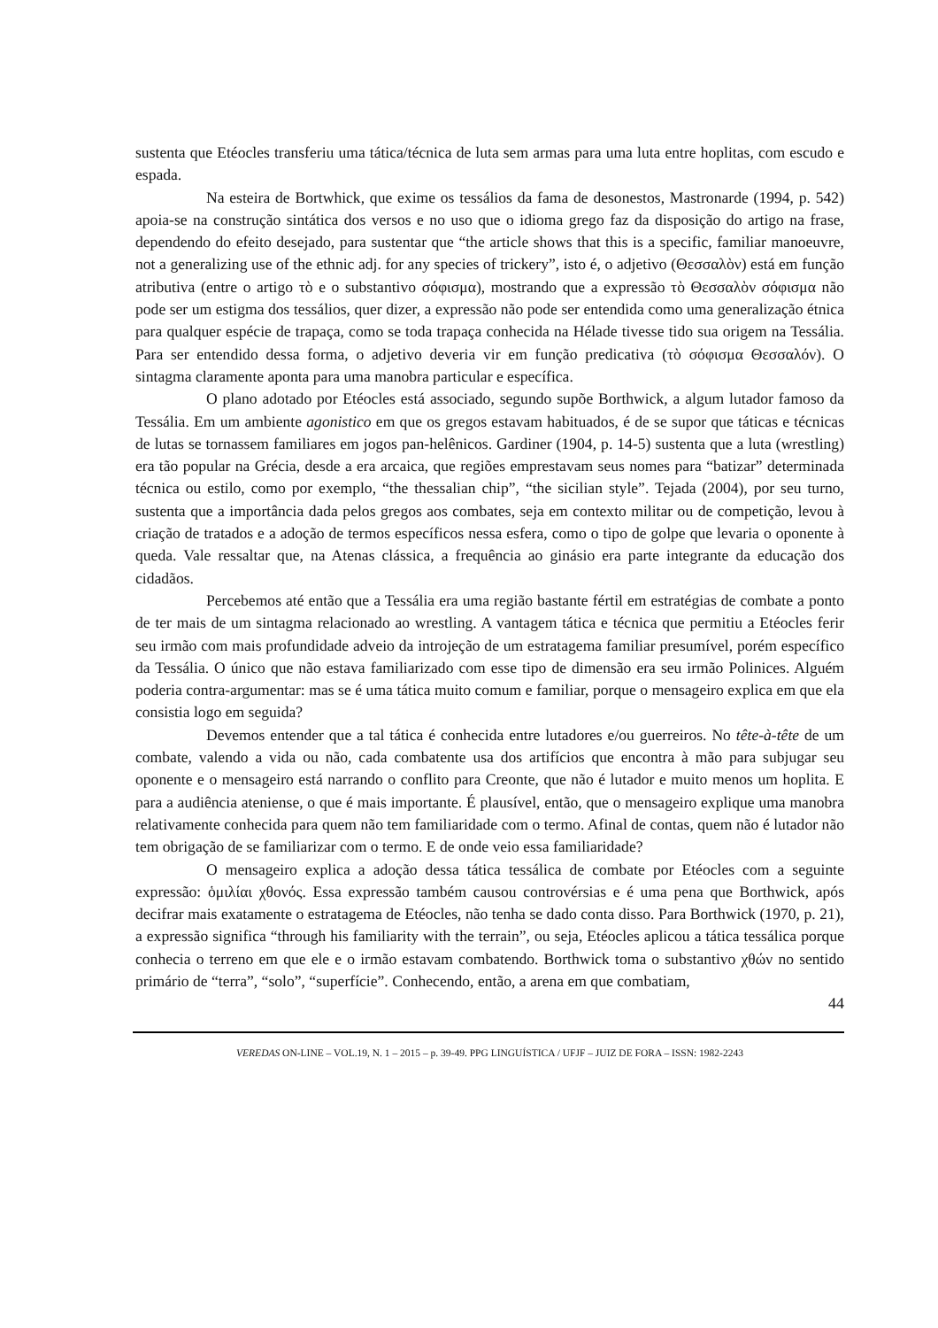sustenta que Etéocles transferiu uma tática/técnica de luta sem armas para uma luta entre hoplitas, com escudo e espada.
Na esteira de Bortwhick, que exime os tessálios da fama de desonestos, Mastronarde (1994, p. 542) apoia-se na construção sintática dos versos e no uso que o idioma grego faz da disposição do artigo na frase, dependendo do efeito desejado, para sustentar que “the article shows that this is a specific, familiar manoeuvre, not a generalizing use of the ethnic adj. for any species of trickery”, isto é, o adjetivo (Θεσσαλὸν) está em função atributiva (entre o artigo τὸ e o substantivo σόφισμα), mostrando que a expressão τὸ Θεσσαλὸν σόφισμα não pode ser um estigma dos tessálios, quer dizer, a expressão não pode ser entendida como uma generalização étnica para qualquer espécie de trapaça, como se toda trapaça conhecida na Hélade tivesse tido sua origem na Tessália. Para ser entendido dessa forma, o adjetivo deveria vir em função predicativa (τὸ σόφισμα Θεσσαλόν). O sintagma claramente aponta para uma manobra particular e específica.
O plano adotado por Etéocles está associado, segundo supõe Borthwick, a algum lutador famoso da Tessália. Em um ambiente agonistico em que os gregos estavam habituados, é de se supor que táticas e técnicas de lutas se tornassem familiares em jogos pan-helênicos. Gardiner (1904, p. 14-5) sustenta que a luta (wrestling) era tão popular na Grécia, desde a era arcaica, que regiões emprestavam seus nomes para “batizar” determinada técnica ou estilo, como por exemplo, “the thessalian chip”, “the sicilian style”. Tejada (2004), por seu turno, sustenta que a importância dada pelos gregos aos combates, seja em contexto militar ou de competição, levou à criação de tratados e a adoção de termos específicos nessa esfera, como o tipo de golpe que levaria o oponente à queda. Vale ressaltar que, na Atenas clássica, a frequência ao ginásio era parte integrante da educação dos cidadãos.
Percebemos até então que a Tessália era uma região bastante fértil em estratégias de combate a ponto de ter mais de um sintagma relacionado ao wrestling. A vantagem tática e técnica que permitiu a Etéocles ferir seu irmão com mais profundidade adveio da introjeção de um estratagema familiar presumível, porém específico da Tessália. O único que não estava familiarizado com esse tipo de dimensão era seu irmão Polinices. Alguém poderia contra-argumentar: mas se é uma tática muito comum e familiar, porque o mensageiro explica em que ela consistia logo em seguida?
Devemos entender que a tal tática é conhecida entre lutadores e/ou guerreiros. No tête-à-tête de um combate, valendo a vida ou não, cada combatente usa dos artifícios que encontra à mão para subjugar seu oponente e o mensageiro está narrando o conflito para Creonte, que não é lutador e muito menos um hoplita. E para a audiência ateniense, o que é mais importante. É plausível, então, que o mensageiro explique uma manobra relativamente conhecida para quem não tem familiaridade com o termo. Afinal de contas, quem não é lutador não tem obrigação de se familiarizar com o termo. E de onde veio essa familiaridade?
O mensageiro explica a adoção dessa tática tessálica de combate por Etéocles com a seguinte expressão: ὁμιλίαι χθονός. Essa expressão também causou controvérsias e é uma pena que Borthwick, após decifrar mais exatamente o estratagema de Etéocles, não tenha se dado conta disso. Para Borthwick (1970, p. 21), a expressão significa “through his familiarity with the terrain”, ou seja, Etéocles aplicou a tática tessálica porque conhecia o terreno em que ele e o irmão estavam combatendo. Borthwick toma o substantivo χθών no sentido primário de “terra”, “solo”, “superfície”. Conhecendo, então, a arena em que combatiam,
44
VEREDAS ON-LINE – VOL.19, N. 1 – 2015 – p. 39-49. PPG LINGUÍSTICA / UFJF – JUIZ DE FORA – ISSN: 1982-2243